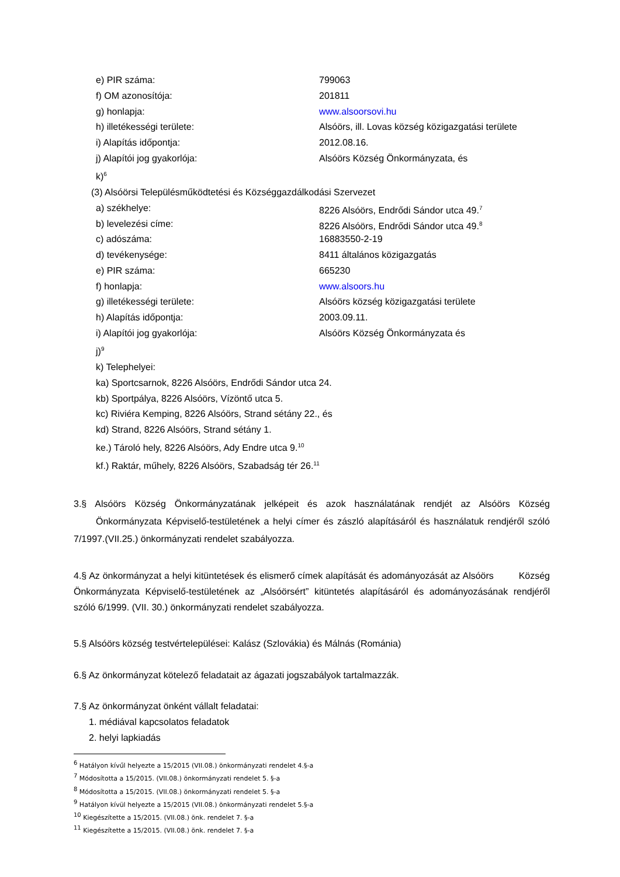e) PIR száma: 799063
f) OM azonosítója: 201811
g) honlapja: www.alsoorsovi.hu
h) illetékességi területe: Alsóörs, ill. Lovas község közigazgatási területe
i) Alapítás időpontja: 2012.08.16.
j) Alapítói jog gyakorlója: Alsóörs Község Önkormányzata, és
k)<sup>6</sup>
(3) Alsóörsi Településműködtetési és Községgazdálkodási Szervezet
a) székhelye: 8226 Alsóörs, Endrődi Sándor utca 49.<sup>7</sup>
b) levelezési címe: 8226 Alsóörs, Endrődi Sándor utca 49.<sup>8</sup>
c) adószáma: 16883550-2-19
d) tevékenysége: 8411 általános közigazgatás
e) PIR száma: 665230
f) honlapja: www.alsoors.hu
g) illetékességi területe: Alsóörs község közigazgatási területe
h) Alapítás időpontja: 2003.09.11.
i) Alapítói jog gyakorlója: Alsóörs Község Önkormányzata és
j)<sup>9</sup>
k) Telephelyei:
ka) Sportcsarnok, 8226 Alsóörs, Endrődi Sándor utca 24.
kb) Sportpálya, 8226 Alsóörs, Vízöntő utca 5.
kc) Riviéra Kemping, 8226 Alsóörs, Strand sétány 22., és
kd) Strand, 8226 Alsóörs, Strand sétány 1.
ke.) Tároló hely, 8226 Alsóörs, Ady Endre utca 9.<sup>10</sup>
kf.) Raktár, műhely, 8226 Alsóörs, Szabadság tér 26.<sup>11</sup>
3.§ Alsóörs Község Önkormányzatának jelképeit és azok használatának rendjét az Alsóörs Község Önkormányzata Képviselő-testületének a helyi címer és zászló alapításáról és használatuk rendjéről szóló 7/1997.(VII.25.) önkormányzati rendelet szabályozza.
4.§ Az önkormányzat a helyi kitüntetések és elismerő címek alapítását és adományozását az Alsóörs Község Önkormányzata Képviselő-testületének az „Alsóörsért” kitüntetés alapításáról és adományozásának rendjéről szóló 6/1999. (VII. 30.) önkormányzati rendelet szabályozza.
5.§ Alsóörs község testvértelepülései: Kalász (Szlovákia) és Málnás (Románia)
6.§ Az önkormányzat kötelező feladatait az ágazati jogszabályok tartalmazzák.
7.§ Az önkormányzat önként vállalt feladatai:
1. médiával kapcsolatos feladatok
2. helyi lapkiadás
<sup>6</sup> Hatályon kívűl helyezte a 15/2015 (VII.08.) önkormányzati rendelet 4.§-a
<sup>7</sup> Módosította a 15/2015. (VII.08.) önkormányzati rendelet 5. §-a
<sup>8</sup> Módosította a 15/2015. (VII.08.) önkormányzati rendelet 5. §-a
<sup>9</sup> Hatályon kívül helyezte a 15/2015 (VII.08.) önkormányzati rendelet 5.§-a
<sup>10</sup> Kiegészítette a 15/2015. (VII.08.) önk. rendelet 7. §-a
<sup>11</sup> Kiegészítette a 15/2015. (VII.08.) önk. rendelet 7. §-a